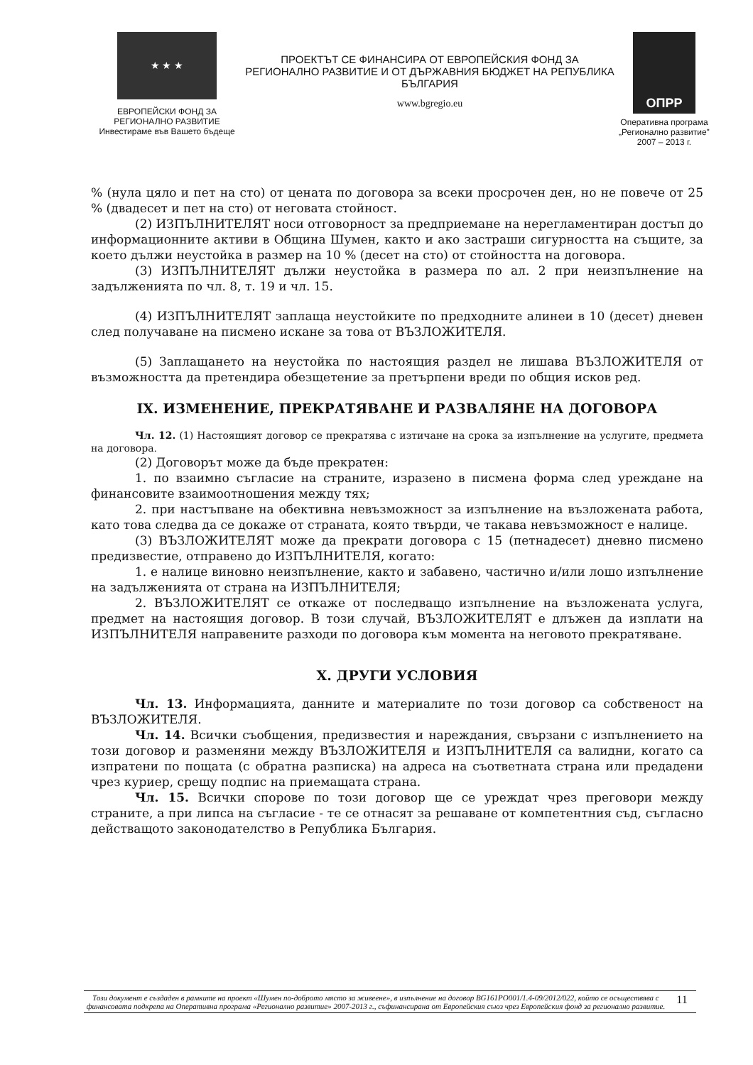★ ★ ★
ЕВРОПЕЙСКИ ФОНД ЗА
РЕГИОНАЛНО РАЗВИТИЕ
Инвестираме във Вашето бъдеще
ПРОЕКТЪТ СЕ ФИНАНСИРА ОТ ЕВРОПЕЙСКИЯ ФОНД ЗА РЕГИОНАЛНО РАЗВИТИЕ И ОТ ДЪРЖАВНИЯ БЮДЖЕТ НА РЕПУБЛИКА БЪЛГАРИЯ
www.bgregio.eu
ОПРР
Оперативна програма „Регионално развитие" 2007 – 2013 г.
% (нула цяло и пет на сто) от цената по договора за всеки просрочен ден, но не повече от 25 % (двадесет и пет на сто) от неговата стойност.
(2) ИЗПЪЛНИТЕЛЯТ носи отговорност за предприемане на нерегламентиран достъп до информационните активи в Община Шумен, както и ако застраши сигурността на същите, за което дължи неустойка в размер на 10 % (десет на сто) от стойността на договора.
(3) ИЗПЪЛНИТЕЛЯТ дължи неустойка в размера по ал. 2 при неизпълнение на задълженията по чл. 8, т. 19 и чл. 15.
(4) ИЗПЪЛНИТЕЛЯТ заплаща неустойките по предходните алинеи в 10 (десет) дневен след получаване на писмено искане за това от ВЪЗЛОЖИТЕЛЯ.
(5) Заплащането на неустойка по настоящия раздел не лишава ВЪЗЛОЖИТЕЛЯ от възможността да претендира обезщетение за претърпени вреди по общия исков ред.
IX. ИЗМЕНЕНИЕ, ПРЕКРАТЯВАНЕ И РАЗВАЛЯНЕ НА ДОГОВОРА
Чл. 12. (1) Настоящият договор се прекратява с изтичане на срока за изпълнение на услугите, предмета на договора.
(2) Договорът може да бъде прекратен:
1. по взаимно съгласие на страните, изразено в писмена форма след уреждане на финансовите взаимоотношения между тях;
2. при настъпване на обективна невъзможност за изпълнение на възложената работа, като това следва да се докаже от страната, която твърди, че такава невъзможност е налице.
(3) ВЪЗЛОЖИТЕЛЯТ може да прекрати договора с 15 (петнадесет) дневно писмено предизвестие, отправено до ИЗПЪЛНИТЕЛЯ, когато:
1. е налице виновно неизпълнение, както и забавено, частично и/или лошо изпълнение на задълженията от страна на ИЗПЪЛНИТЕЛЯ;
2. ВЪЗЛОЖИТЕЛЯТ се откаже от последващо изпълнение на възложената услуга, предмет на настоящия договор. В този случай, ВЪЗЛОЖИТЕЛЯТ е длъжен да изплати на ИЗПЪЛНИТЕЛЯ направените разходи по договора към момента на неговото прекратяване.
X. ДРУГИ УСЛОВИЯ
Чл. 13. Информацията, данните и материалите по този договор са собственост на ВЪЗЛОЖИТЕЛЯ.
Чл. 14. Всички съобщения, предизвестия и нареждания, свързани с изпълнението на този договор и разменяни между ВЪЗЛОЖИТЕЛЯ и ИЗПЪЛНИТЕЛЯ са валидни, когато са изпратени по пощата (с обратна разписка) на адреса на съответната страна или предадени чрез куриер, срещу подпис на приемащата страна.
Чл. 15. Всички спорове по този договор ще се уреждат чрез преговори между страните, а при липса на съгласие - те се отнасят за решаване от компетентния съд, съгласно действащото законодателство в Република България.
Този документ е създаден в рамките на проект «Шумен по-доброто място за живеене», в изпълнение на договор BG161PO001/1.4-09/2012/022, който се осъществява с финансовата подкрепа на Оперативна програма «Регионално развитие» 2007-2013 г., съфинансирана от Европейския съюз чрез Европейския фонд за регионално развитие.
11